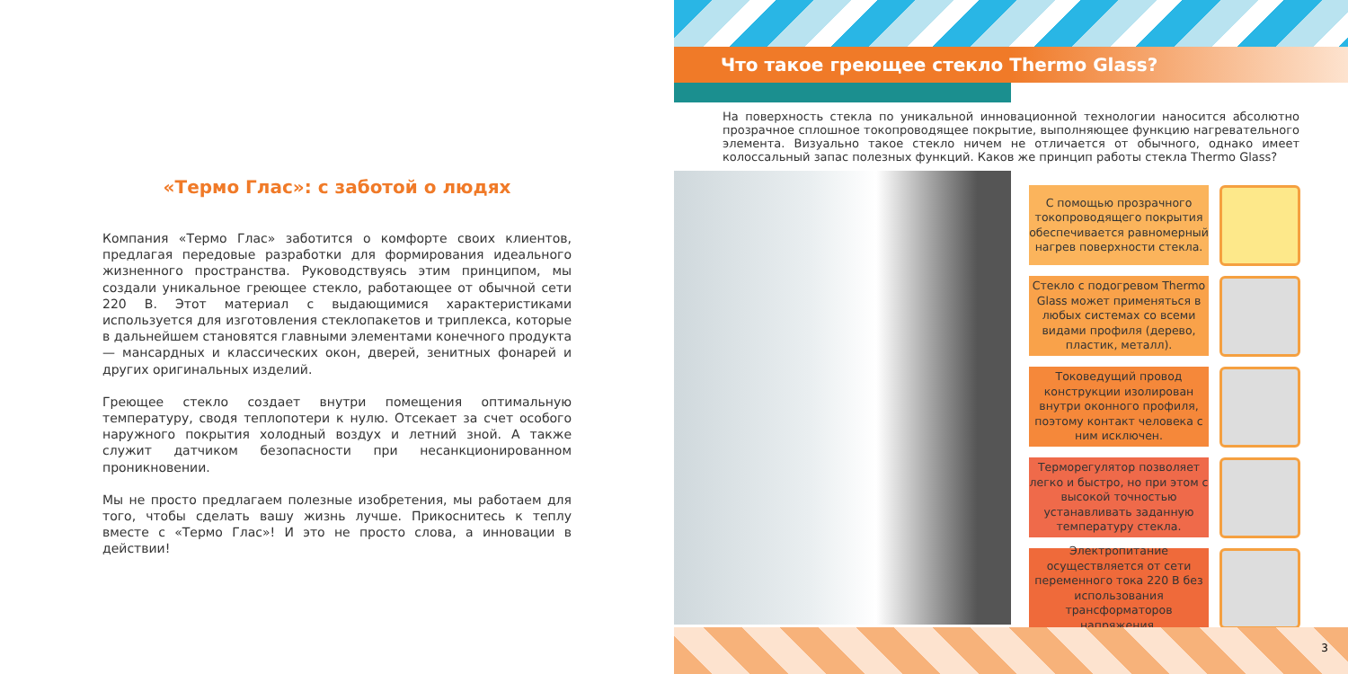«Термо Глас»: с заботой о людях
Компания «Термо Глас» заботится о комфорте своих клиентов, предлагая передовые разработки для формирования идеального жизненного пространства. Руководствуясь этим принципом, мы создали уникальное греющее стекло, работающее от обычной сети 220 В. Этот материал с выдающимися характеристиками используется для изготовления стеклопакетов и триплекса, которые в дальнейшем становятся главными элементами конечного продукта — мансардных и классических окон, дверей, зенитных фонарей и других оригинальных изделий.
Греющее стекло создает внутри помещения оптимальную температуру, сводя теплопотери к нулю. Отсекает за счет особого наружного покрытия холодный воздух и летний зной. А также служит датчиком безопасности при несанкционированном проникновении.
Мы не просто предлагаем полезные изобретения, мы работаем для того, чтобы сделать вашу жизнь лучше. Прикоснитесь к теплу вместе с «Термо Глас»! И это не просто слова, а инновации в действии!
Что такое греющее стекло Thermo Glass?
На поверхность стекла по уникальной инновационной технологии наносится абсолютно прозрачное сплошное токопроводящее покрытие, выполняющее функцию нагревательного элемента. Визуально такое стекло ничем не отличается от обычного, однако имеет колоссальный запас полезных функций. Каков же принцип работы стекла Thermo Glass?
С помощью прозрачного токопроводящего покрытия обеспечивается равномерный нагрев поверхности стекла.
Стекло с подогревом Thermo Glass может применяться в любых системах со всеми видами профиля (дерево, пластик, металл).
Токоведущий провод конструкции изолирован внутри оконного профиля, поэтому контакт человека с ним исключен.
Терморегулятор позволяет легко и быстро, но при этом с высокой точностью устанавливать заданную температуру стекла.
Электропитание осуществляется от сети переменного тока 220 В без использования трансформаторов напряжения.
3